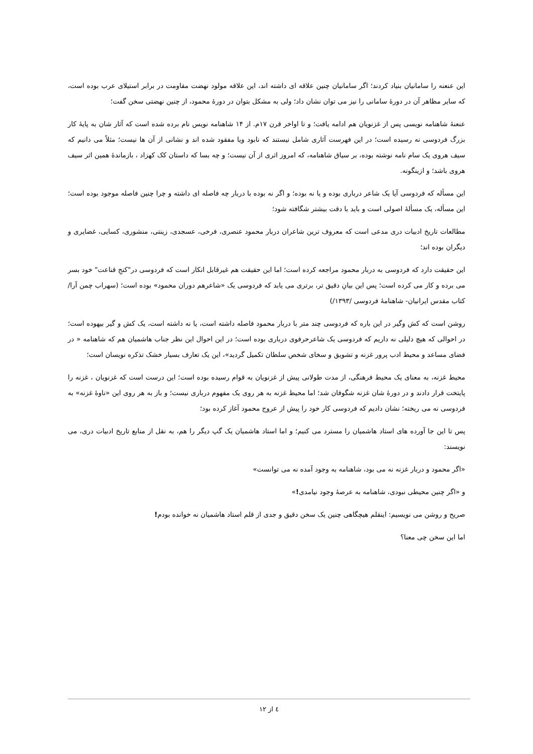این عنعنه را سامانیان بنیاد کردند؛ اگر سامانیان چنین علاقه ای داشته اند، این علاقه مولود نهضت مقاومت در برابر استیلای عرب بوده است، که سایر مظاهر آن در دورهٔ سامانی را نیز می توان نشان داد؛ ولی به مشکل بتوان در دورهٔ محمود، از چنین نهضتی سخن گفت؛
عنعنهٔ شاهنامه نویسی پس از غزنویان هم ادامه یافت؛ و تا اواخر قرن ۱۷م. از ۱۴ شاهنامه نویس نام برده شده است که آثار شان به پایهٔ کار بزرگ فردوسی نه رسیده است؛ در این فهرست آثاری شامل نیستند که نابود ویا مفقود شده اند و نشانی از آن ها نیست؛ مثلاً می دانیم که سیف هروی یک سام نامه نوشته بوده، بر سیاق شاهنامه، که امروز اثری از آن نیست؛ و چه بسا که داستان کک کهزاد ، بازماندهٔ همین اثر سیف هروی باشد؛ و ازینگونه.
این مسأله که فردوسی آیا یک شاعر درباری بوده و یا نه بوده؛ و اگر نه بوده با دربار چه فاصله ای داشته و چرا چنین فاصله موجود بوده است؛ این مسأله، یک مسألهٔ اصولی است و باید با دقت بیشتر شگافته شود؛
مطالعات تاریخ ادبیات دری مدعی است که معروف ترین شاعران دربار محمود عنصری، فرخی، عسجدی، زینتی، منشوری، کسایی، غضایری و دیگران بوده اند؛
این حقیقت دارد که فردوسی به دربار محمود مراجعه کرده است؛ اما این حقیقت هم غیرقابل انکار است که فردوسی در"کنجِ قناعت" خود بسر می برده و کار می کرده است؛ پس این بیانِ دقیق تر، برتری می یابد که فردوسی یک «شاعرهم دوران محمود» بوده است؛ (سهراب چمن آرا/کتاب مقدس ایرانیان- شاهنامهٔ فردوسی /۱۳۹۳/)
روشن است که کش وگیر در این باره که فردوسی چند متر با دربار محمود فاصله داشته است، یا نه داشته است، یک کش و گیر بیهوده است؛ در احوالی که هیچ دلیلی نه داریم که فردوسی یک شاعرحرفوی درباری بوده است؛ در این احوال این نظر جناب هاشمیان هم که شاهنامه « در فضای مساعد و محیط ادب پرور غزنه و تشویق و سخای شخص سلطان تکمیل گردید»، این یک تعارف بسیار خشک تذکره نویسان است؛
محیط غزنه، به معنای یک محیط فرهنگی، از مدت طولانی پیش از غزنویان به قوام رسیده بوده است؛ این درست است که غزنویان ، غزنه را پایتخت قرار دادند و در دورهٔ شان غزنه شگوفان شد؛ اما محیط غزنه به هر روی یک مفهوم درباری نیست؛ و باز به هر روی این «ناوهٔ غزنه» به فردوسی نه می ریخته؛ نشان دادیم که فردوسی کار خود را پیش از عروج محمود آغاز کرده بود؛
پس تا این جا آورده های استاد هاشمیان را مسترد می کنیم؛ و اما استاد هاشمیان یک گپ دیگر را هم، به نقل از منابع تاریخ ادبیات دری، می نویسند:
«اگر محمود و دربار غزنه نه می بود، شاهنامه به وجود آمده نه می توانست»
و «اگر چنین محیطی نبودی، شاهنامه به عرصهٔ وجود نیامدی!»
صریح و روشن می نویسیم: اینقلم هیچگاهی چنین یک سخن دقیق و جدی از قلم استاد هاشمیان نه خوانده بودم!
اما این سخن چی معنا؟
٤ از ١٢